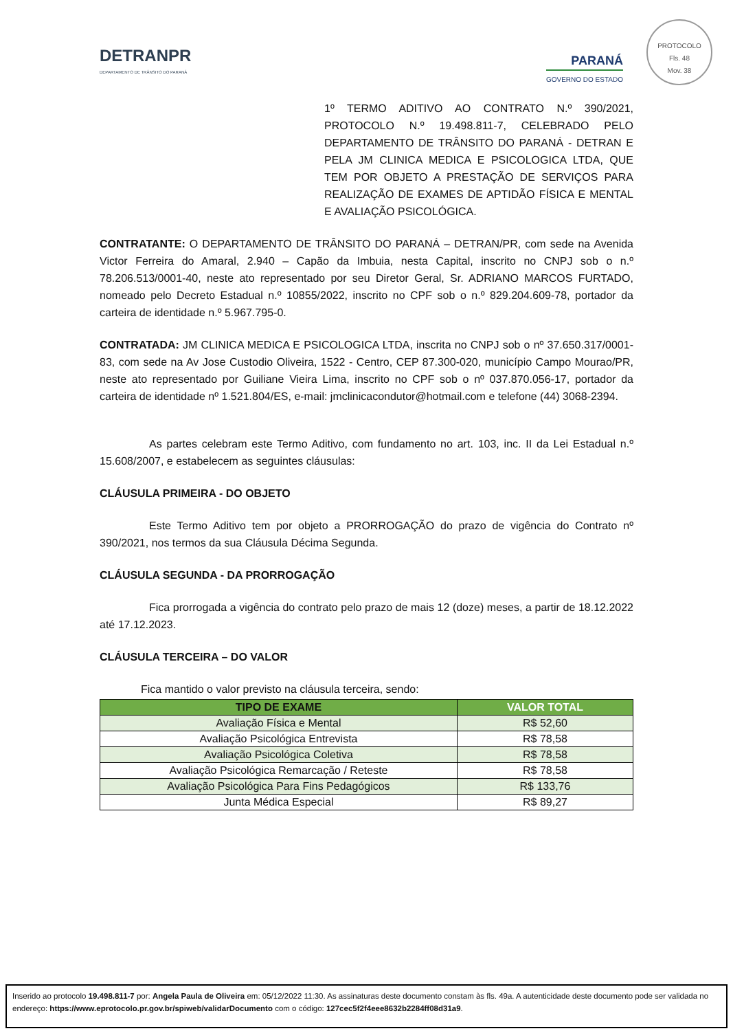PROTOCOLO
Fls. 48
Mov. 38
DETRANPR
DEPARTAMENTO DE TRÂNSITO DO PARANÁ
PARANÁ
GOVERNO DO ESTADO
1º TERMO ADITIVO AO CONTRATO N.º 390/2021, PROTOCOLO N.º 19.498.811-7, CELEBRADO PELO DEPARTAMENTO DE TRÂNSITO DO PARANÁ - DETRAN E PELA JM CLINICA MEDICA E PSICOLOGICA LTDA, QUE TEM POR OBJETO A PRESTAÇÃO DE SERVIÇOS PARA REALIZAÇÃO DE EXAMES DE APTIDÃO FÍSICA E MENTAL E AVALIAÇÃO PSICOLÓGICA.
CONTRATANTE: O DEPARTAMENTO DE TRÂNSITO DO PARANÁ – DETRAN/PR, com sede na Avenida Victor Ferreira do Amaral, 2.940 – Capão da Imbuia, nesta Capital, inscrito no CNPJ sob o n.º 78.206.513/0001-40, neste ato representado por seu Diretor Geral, Sr. ADRIANO MARCOS FURTADO, nomeado pelo Decreto Estadual n.º 10855/2022, inscrito no CPF sob o n.º 829.204.609-78, portador da carteira de identidade n.º 5.967.795-0.
CONTRATADA: JM CLINICA MEDICA E PSICOLOGICA LTDA, inscrita no CNPJ sob o nº 37.650.317/0001-83, com sede na Av Jose Custodio Oliveira, 1522 - Centro, CEP 87.300-020, município Campo Mourao/PR, neste ato representado por Guiliane Vieira Lima, inscrito no CPF sob o nº 037.870.056-17, portador da carteira de identidade nº 1.521.804/ES, e-mail: jmclinicacondutor@hotmail.com e telefone (44) 3068-2394.
As partes celebram este Termo Aditivo, com fundamento no art. 103, inc. II da Lei Estadual n.º 15.608/2007, e estabelecem as seguintes cláusulas:
CLÁUSULA PRIMEIRA - DO OBJETO
Este Termo Aditivo tem por objeto a PRORROGAÇÃO do prazo de vigência do Contrato nº 390/2021, nos termos da sua Cláusula Décima Segunda.
CLÁUSULA SEGUNDA - DA PRORROGAÇÃO
Fica prorrogada a vigência do contrato pelo prazo de mais 12 (doze) meses, a partir de 18.12.2022 até 17.12.2023.
CLÁUSULA TERCEIRA – DO VALOR
Fica mantido o valor previsto na cláusula terceira, sendo:
| TIPO DE EXAME | VALOR TOTAL |
| --- | --- |
| Avaliação Física e Mental | R$ 52,60 |
| Avaliação Psicológica Entrevista | R$ 78,58 |
| Avaliação Psicológica Coletiva | R$ 78,58 |
| Avaliação Psicológica Remarcação / Reteste | R$ 78,58 |
| Avaliação Psicológica Para Fins Pedagógicos | R$ 133,76 |
| Junta Médica Especial | R$ 89,27 |
Inserido ao protocolo 19.498.811-7 por: Angela Paula de Oliveira em: 05/12/2022 11:30. As assinaturas deste documento constam às fls. 49a. A autenticidade deste documento pode ser validada no endereço: https://www.eprotocolo.pr.gov.br/spiweb/validarDocumento com o código: 127cec5f2f4eee8632b2284ff08d31a9.